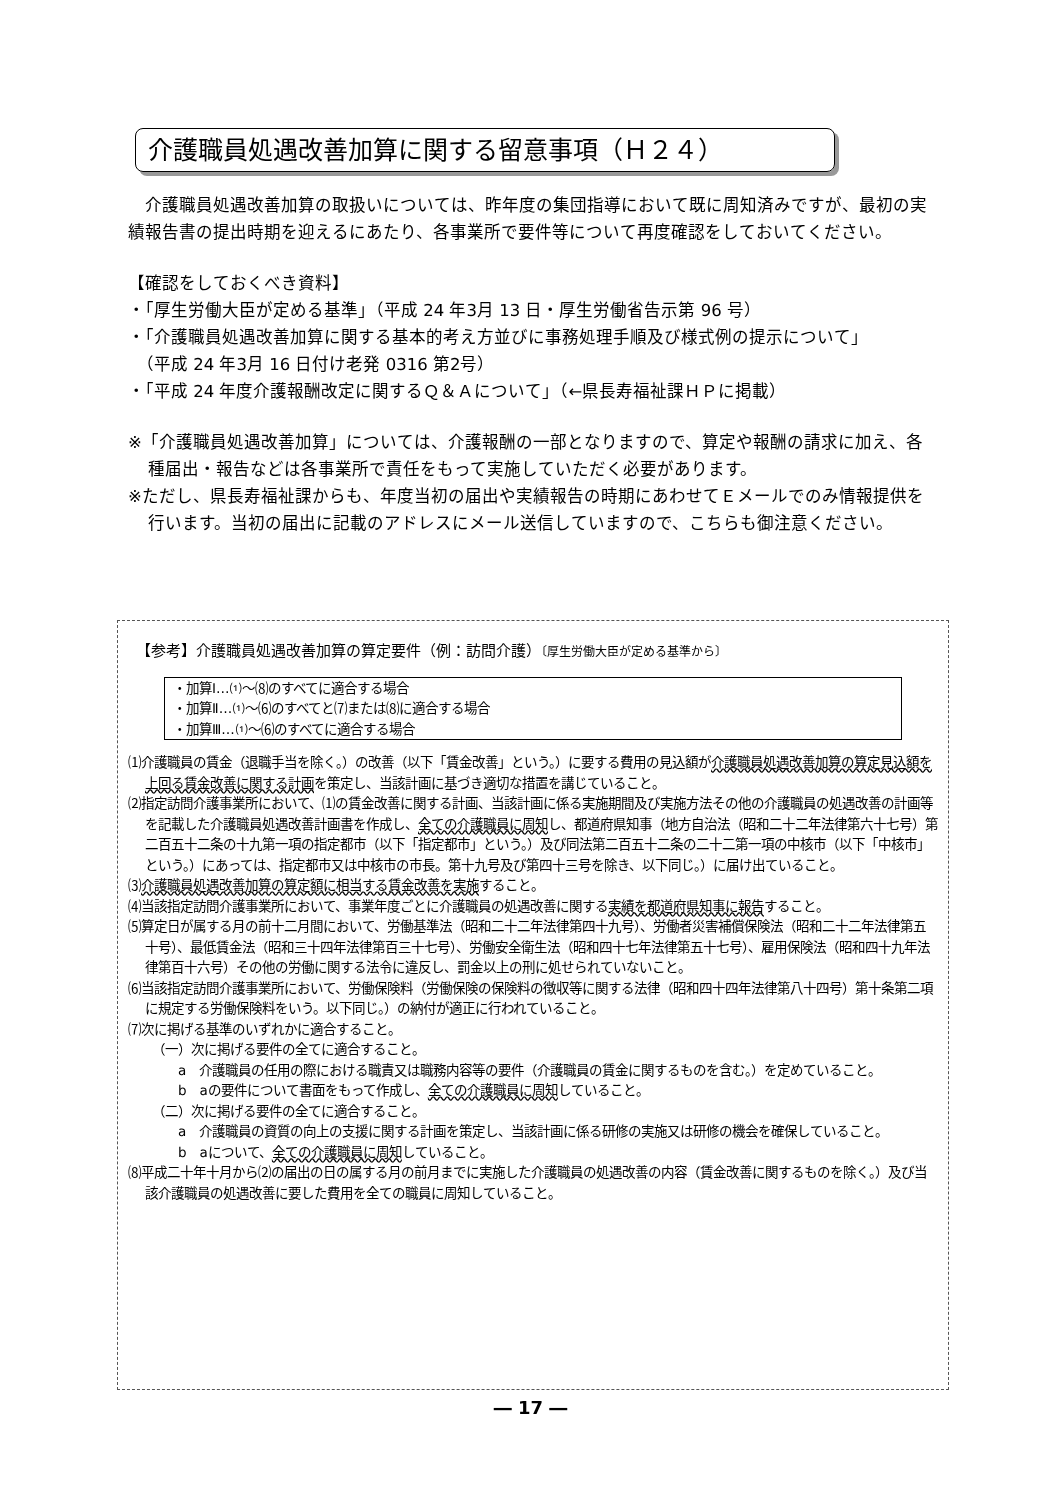介護職員処遇改善加算に関する留意事項（Ｈ２４）
　介護職員処遇改善加算の取扱いについては、昨年度の集団指導において既に周知済みですが、最初の実績報告書の提出時期を迎えるにあたり、各事業所で要件等について再度確認をしておいてください。
【確認をしておくべき資料】
・「厚生労働大臣が定める基準」（平成 24 年3月 13 日・厚生労働省告示第 96 号）
・「介護職員処遇改善加算に関する基本的考え方並びに事務処理手順及び様式例の提示について」
　（平成 24 年3月 16 日付け老発 0316 第2号）
・「平成 24 年度介護報酬改定に関するＱ＆Ａについて」（←県長寿福祉課ＨＰに掲載）
※「介護職員処遇改善加算」については、介護報酬の一部となりますので、算定や報酬の請求に加え、各種届出・報告などは各事業所で責任をもって実施していただく必要があります。
※ただし、県長寿福祉課からも、年度当初の届出や実績報告の時期にあわせてＥメールでのみ情報提供を行います。当初の届出に記載のアドレスにメール送信していますので、こちらも御注意ください。
【参考】介護職員処遇改善加算の算定要件（例：訪問介護）〔厚生労働大臣が定める基準から〕
・加算Ⅰ…⑴～⑻のすべてに適合する場合
・加算Ⅱ…⑴～⑹のすべてと⑺または⑻に適合する場合
・加算Ⅲ…⑴～⑹のすべてに適合する場合
⑴介護職員の賃金（退職手当を除く。）の改善（以下「賃金改善」という。）に要する費用の見込額が介護職員処遇改善加算の算定見込額を上回る賃金改善に関する計画を策定し、当該計画に基づき適切な措置を講じていること。
⑵指定訪問介護事業所において、⑴の賃金改善に関する計画、当該計画に係る実施期間及び実施方法その他の介護職員の処遇改善の計画等を記載した介護職員処遇改善計画書を作成し、全ての介護職員に周知し、都道府県知事（地方自治法（昭和二十二年法律第六十七号）第二百五十二条の十九第一項の指定都市（以下「指定都市」という。）及び同法第二百五十二条の二十二第一項の中核市（以下「中核市」という。）にあっては、指定都市又は中核市の市長。第十九号及び第四十三号を除き、以下同じ。）に届け出ていること。
⑶介護職員処遇改善加算の算定額に相当する賃金改善を実施すること。
⑷当該指定訪問介護事業所において、事業年度ごとに介護職員の処遇改善に関する実績を都道府県知事に報告すること。
⑸算定日が属する月の前十二月間において、労働基準法（昭和二十二年法律第四十九号）、労働者災害補償保険法（昭和二十二年法律第五十号）、最低賃金法（昭和三十四年法律第百三十七号）、労働安全衛生法（昭和四十七年法律第五十七号）、雇用保険法（昭和四十九年法律第百十六号）その他の労働に関する法令に違反し、罰金以上の刑に処せられていないこと。
⑹当該指定訪問介護事業所において、労働保険料（労働保険の保険料の徴収等に関する法律（昭和四十四年法律第八十四号）第十条第二項に規定する労働保険料をいう。以下同じ。）の納付が適正に行われていること。
⑺次に掲げる基準のいずれかに適合すること。
（一）次に掲げる要件の全てに適合すること。
a　介護職員の任用の際における職責又は職務内容等の要件（介護職員の賃金に関するものを含む。）を定めていること。
b　aの要件について書面をもって作成し、全ての介護職員に周知していること。
（二）次に掲げる要件の全てに適合すること。
a　介護職員の資質の向上の支援に関する計画を策定し、当該計画に係る研修の実施又は研修の機会を確保していること。
b　aについて、全ての介護職員に周知していること。
⑻平成二十年十月から⑵の届出の日の属する月の前月までに実施した介護職員の処遇改善の内容（賃金改善に関するものを除く。）及び当該介護職員の処遇改善に要した費用を全ての職員に周知していること。
― 17 ―